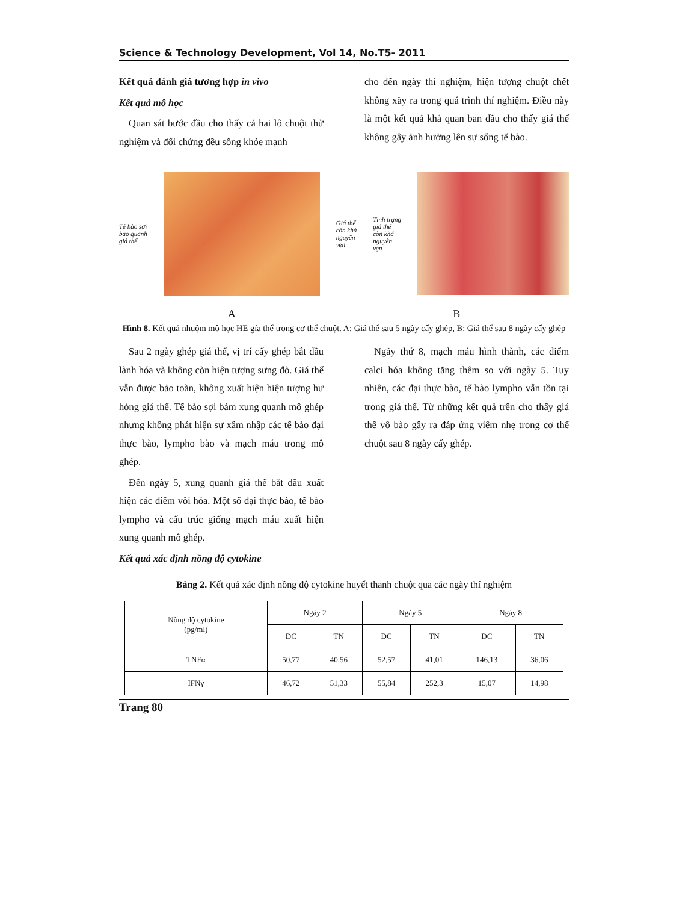Science & Technology Development, Vol 14, No.T5- 2011
Kết quả đánh giá tương hợp in vivo
Kết quả mô học
Quan sát bước đầu cho thấy cả hai lô chuột thử nghiệm và đối chứng đều sống khỏe mạnh
cho đến ngày thí nghiệm, hiện tượng chuột chết không xãy ra trong quá trình thí nghiệm. Điều này là một kết quả khả quan ban đầu cho thấy giá thể không gây ảnh hưởng lên sự sống tế bào.
Tế bào sợi
bao quanh
giá thể
Giá thể
còn khá
nguyên
vẹn
Tình trạng
giá thể
còn khá
nguyên
vẹn
A B
Hình 8. Kết quả nhuộm mô học HE gía thể trong cơ thể chuột. A: Giá thể sau 5 ngày cấy ghép, B: Giá thể sau 8 ngày cấy ghép
Sau 2 ngày ghép giá thể, vị trí cấy ghép bắt đầu lành hóa và không còn hiện tượng sưng đỏ. Giá thể vẫn được bảo toàn, không xuất hiện hiện tượng hư hỏng giá thể. Tế bào sợi bám xung quanh mô ghép nhưng không phát hiện sự xâm nhập các tế bào đại thực bào, lympho bào và mạch máu trong mô ghép.
Đến ngày 5, xung quanh giá thể bắt đầu xuất hiện các điểm vôi hóa. Một số đại thực bào, tế bào lympho và cấu trúc giống mạch máu xuất hiện xung quanh mô ghép.
Kết quả xác định nồng độ cytokine
Ngảy thứ 8, mạch máu hình thành, các điểm calci hóa không tăng thêm so với ngày 5. Tuy nhiên, các đại thực bào, tế bào lympho vẫn tồn tại trong giá thể. Từ những kết quả trên cho thấy giá thể vô bào gây ra đáp ứng viêm nhẹ trong cơ thể chuột sau 8 ngày cấy ghép.
Bảng 2. Kết quả xác định nồng độ cytokine huyết thanh chuột qua các ngày thí nghiệm
| Nồng độ cytokine (pg/ml) | Ngày 2 | | Ngày 5 | | Ngày 8 | |
| --- | --- | --- | --- | --- | --- | --- |
| | ĐC | TN | ĐC | TN | ĐC | TN |
| TNFα | 50,77 | 40,56 | 52,57 | 41,01 | 146,13 | 36,06 |
| IFNγ | 46,72 | 51,33 | 55,84 | 252,3 | 15,07 | 14,98 |
Trang 80